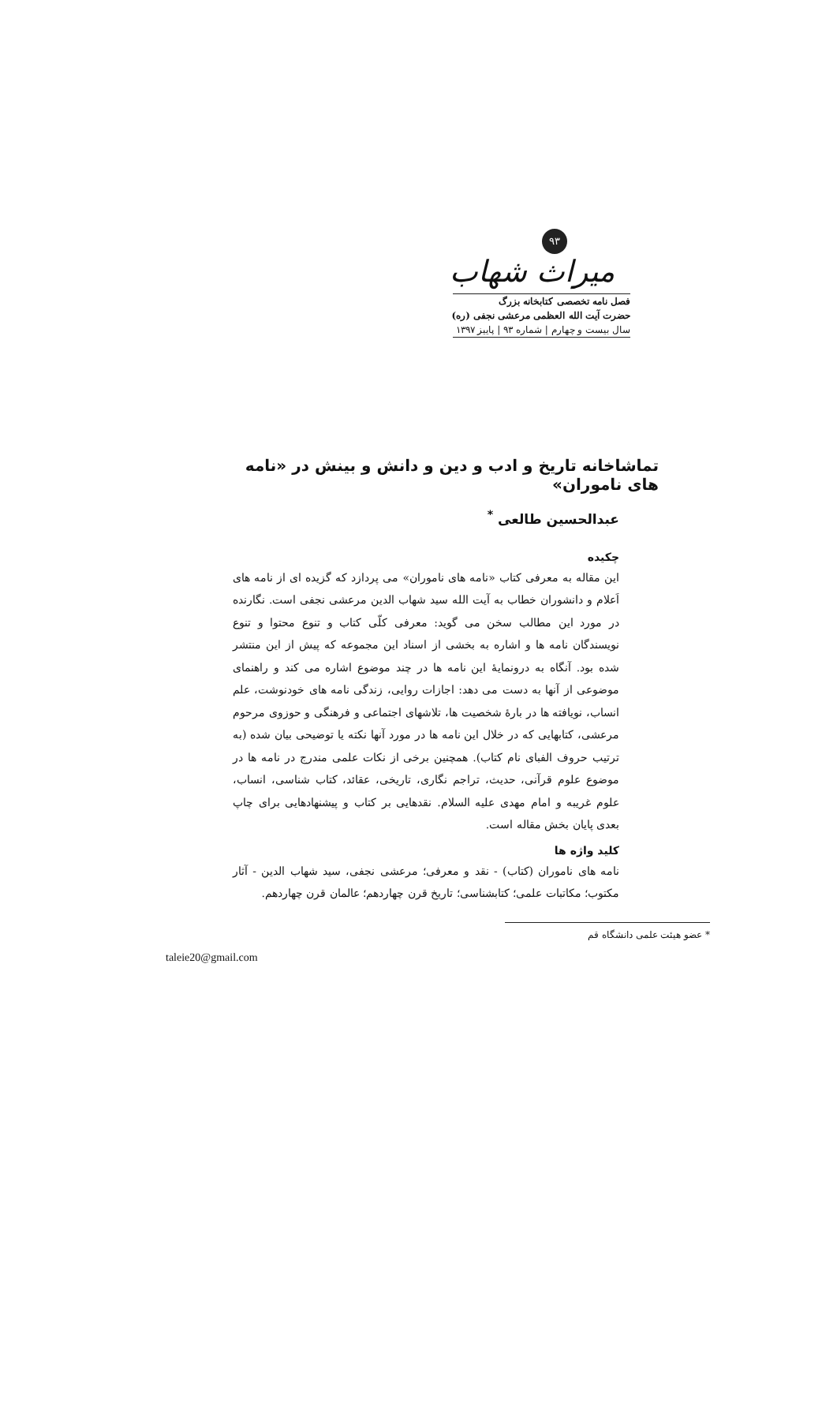۹۳
میراث شهاب
فصل نامه تخصصی کتابخانه بزرگ
حضرت آیت الله العظمی مرعشی نجفی (ره)
سال بیست و چهارم | شماره ۹۳ | پاییز ۱۳۹۷
تماشاخانه تاریخ و ادب و دین و دانش و بینش در «نامه های ناموران»
عبدالحسین طالعی <sup>*</sup>
چکیده
این مقاله به معرفی کتاب «نامه های ناموران» می پردازد که گزیده ای از نامه های اَعلام و دانشوران خطاب به آیت الله سید شهاب الدین مرعشی نجفی است. نگارنده در مورد این مطالب سخن می گوید: معرفی کلّی کتاب و تنوع محتوا و تنوع نویسندگان نامه ها و اشاره به بخشی از اسناد این مجموعه که پیش از این منتشر شده بود. آنگاه به درونمایهٔ این نامه ها در چند موضوع اشاره می کند و راهنمای موضوعی از آنها به دست می دهد: اجازات روایی، زندگی نامه های خودنوشت، علم انساب، نویافته ها در بارهٔ شخصیت ها، تلاشهای اجتماعی و فرهنگی و حوزوی مرحوم مرعشی، کتابهایی که در خلال این نامه ها در مورد آنها نکته یا توضیحی بیان شده (به ترتیب حروف الفبای نام کتاب). همچنین برخی از نکات علمی مندرج در نامه ها در موضوع علوم قرآنی، حدیث، تراجم نگاری، تاریخی، عقائد، کتاب شناسی، انساب، علوم غریبه و امام مهدی علیه السلام. نقدهایی بر کتاب و پیشنهادهایی برای چاپ بعدی پایان بخش مقاله است.
کلید واژه ها
نامه های ناموران (کتاب) - نقد و معرفی؛ مرعشی نجفی، سید شهاب الدین - آثار مکتوب؛ مکاتبات علمی؛ کتابشناسی؛ تاریخ قرن چهاردهم؛ عالمان قرن چهاردهم.
* عضو هیئت علمی دانشگاه قم
taleie20@gmail.com